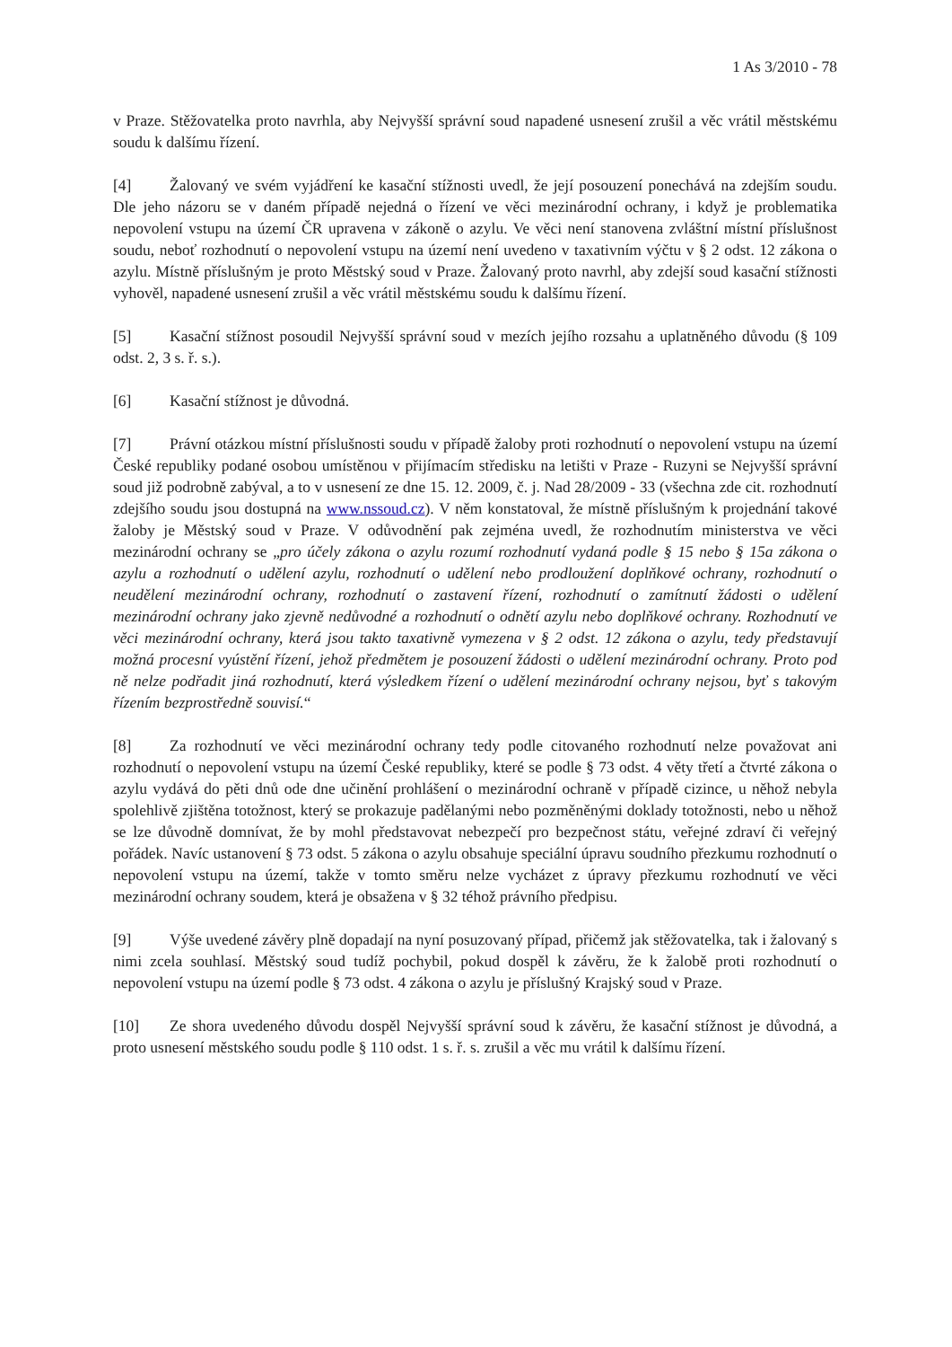1 As 3/2010 - 78
v Praze. Stěžovatelka proto navrhla, aby Nejvyšší správní soud napadené usnesení zrušil a věc vrátil městskému soudu k dalšímu řízení.
[4] Žalovaný ve svém vyjádření ke kasační stížnosti uvedl, že její posouzení ponechává na zdejším soudu. Dle jeho názoru se v daném případě nejedná o řízení ve věci mezinárodní ochrany, i když je problematika nepovolení vstupu na území ČR upravena v zákoně o azylu. Ve věci není stanovena zvláštní místní příslušnost soudu, neboť rozhodnutí o nepovolení vstupu na území není uvedeno v taxativním výčtu v § 2 odst. 12 zákona o azylu. Místně příslušným je proto Městský soud v Praze. Žalovaný proto navrhl, aby zdejší soud kasační stížnosti vyhověl, napadené usnesení zrušil a věc vrátil městskému soudu k dalšímu řízení.
[5] Kasační stížnost posoudil Nejvyšší správní soud v mezích jejího rozsahu a uplatněného důvodu (§ 109 odst. 2, 3 s. ř. s.).
[6] Kasační stížnost je důvodná.
[7] Právní otázkou místní příslušnosti soudu v případě žaloby proti rozhodnutí o nepovolení vstupu na území České republiky podané osobou umístěnou v přijímacím středisku na letišti v Praze - Ruzyni se Nejvyšší správní soud již podrobně zabýval, a to v usnesení ze dne 15. 12. 2009, č. j. Nad 28/2009 - 33 (všechna zde cit. rozhodnutí zdejšího soudu jsou dostupná na www.nssoud.cz). V něm konstatoval, že místně příslušným k projednání takové žaloby je Městský soud v Praze. V odůvodnění pak zejména uvedl, že rozhodnutím ministerstva ve věci mezinárodní ochrany se „pro účely zákona o azylu rozumí rozhodnutí vydaná podle § 15 nebo § 15a zákona o azylu a rozhodnutí o udělení azylu, rozhodnutí o udělení nebo prodloužení doplňkové ochrany, rozhodnutí o neudělení mezinárodní ochrany, rozhodnutí o zastavení řízení, rozhodnutí o zamítnutí žádosti o udělení mezinárodní ochrany jako zjevně nedůvodné a rozhodnutí o odnětí azylu nebo doplňkové ochrany. Rozhodnutí ve věci mezinárodní ochrany, která jsou takto taxativně vymezena v § 2 odst. 12 zákona o azylu, tedy představují možná procesní vyústění řízení, jehož předmětem je posouzení žádosti o udělení mezinárodní ochrany. Proto pod ně nelze podřadit jiná rozhodnutí, která výsledkem řízení o udělení mezinárodní ochrany nejsou, byť s takovým řízením bezprostředně souvisí.“
[8] Za rozhodnutí ve věci mezinárodní ochrany tedy podle citovaného rozhodnutí nelze považovat ani rozhodnutí o nepovolení vstupu na území České republiky, které se podle § 73 odst. 4 věty třetí a čtvrté zákona o azylu vydává do pěti dnů ode dne učinění prohlášení o mezinárodní ochraně v případě cizince, u něhož nebyla spolehlivě zjištěna totožnost, který se prokazuje padělanými nebo pozměněnými doklady totožnosti, nebo u něhož se lze důvodně domnívat, že by mohl představovat nebezpečí pro bezpečnost státu, veřejné zdraví či veřejný pořádek. Navíc ustanovení § 73 odst. 5 zákona o azylu obsahuje speciální úpravu soudního přezkumu rozhodnutí o nepovolení vstupu na území, takže v tomto směru nelze vycházet z úpravy přezkumu rozhodnutí ve věci mezinárodní ochrany soudem, která je obsažena v § 32 téhož právního předpisu.
[9] Výše uvedené závěry plně dopadají na nyní posuzovaný případ, přičemž jak stěžovatelka, tak i žalovaný s nimi zcela souhlasí. Městský soud tudíž pochybil, pokud dospěl k závěru, že k žalobě proti rozhodnutí o nepovolení vstupu na území podle § 73 odst. 4 zákona o azylu je příslušný Krajský soud v Praze.
[10] Ze shora uvedeného důvodu dospěl Nejvyšší správní soud k závěru, že kasační stížnost je důvodná, a proto usnesení městského soudu podle § 110 odst. 1 s. ř. s. zrušil a věc mu vrátil k dalšímu řízení.